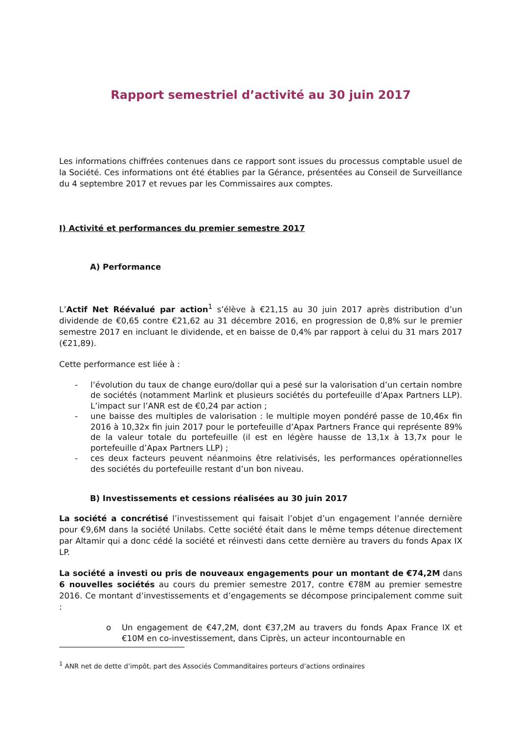Rapport semestriel d’activité au 30 juin 2017
Les informations chiffrées contenues dans ce rapport sont issues du processus comptable usuel de la Société. Ces informations ont été établies par la Gérance, présentées au Conseil de Surveillance du 4 septembre 2017 et revues par les Commissaires aux comptes.
I) Activité et performances du premier semestre 2017
A) Performance
L’Actif Net Réévalué par action<sup>1</sup> s’élève à €21,15 au 30 juin 2017 après distribution d’un dividende de €0,65 contre €21,62 au 31 décembre 2016, en progression de 0,8% sur le premier semestre 2017 en incluant le dividende, et en baisse de 0,4% par rapport à celui du 31 mars 2017 (€21,89).
Cette performance est liée à :
- l’évolution du taux de change euro/dollar qui a pesé sur la valorisation d’un certain nombre de sociétés (notamment Marlink et plusieurs sociétés du portefeuille d’Apax Partners LLP). L’impact sur l’ANR est de €0,24 par action ;
- une baisse des multiples de valorisation : le multiple moyen pondéré passe de 10,46x fin 2016 à 10,32x fin juin 2017 pour le portefeuille d’Apax Partners France qui représente 89% de la valeur totale du portefeuille (il est en légère hausse de 13,1x à 13,7x pour le portefeuille d’Apax Partners LLP) ;
- ces deux facteurs peuvent néanmoins être relativisés, les performances opérationnelles des sociétés du portefeuille restant d’un bon niveau.
B) Investissements et cessions réalisées au 30 juin 2017
La société a concrétisé l’investissement qui faisait l’objet d’un engagement l’année dernière pour €9,6M dans la société Unilabs. Cette société était dans le même temps détenue directement par Altamir qui a donc cédé la société et réinvesti dans cette dernière au travers du fonds Apax IX LP.
La société a investi ou pris de nouveaux engagements pour un montant de €74,2M dans 6 nouvelles sociétés au cours du premier semestre 2017, contre €78M au premier semestre 2016. Ce montant d’investissements et d’engagements se décompose principalement comme suit :
o Un engagement de €47,2M, dont €37,2M au travers du fonds Apax France IX et €10M en co-investissement, dans Ciprès, un acteur incontournable en
<sup>1</sup> ANR net de dette d’impôt, part des Associés Commanditaires porteurs d’actions ordinaires